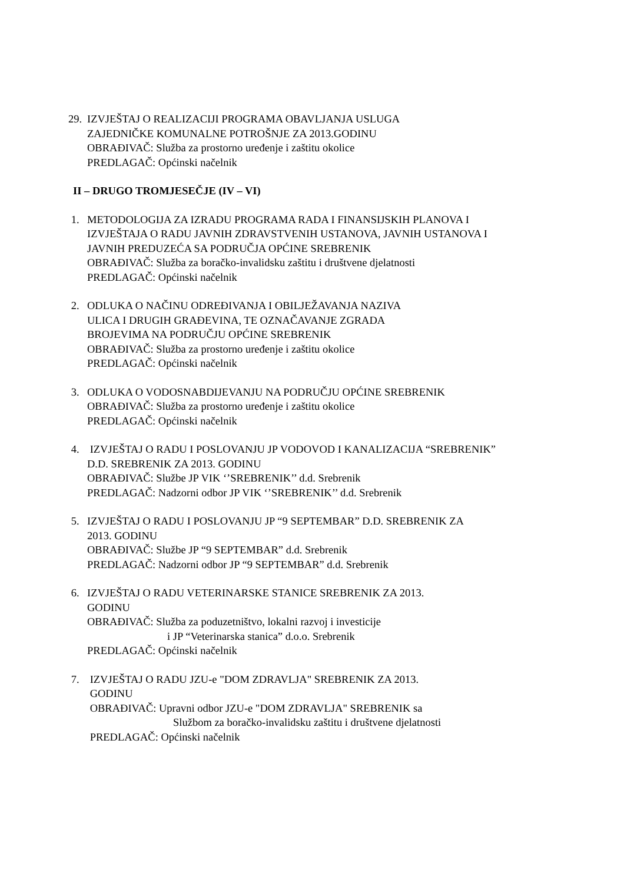29.
IZVJEŠTAJ O REALIZACIJI PROGRAMA OBAVLJANJA USLUGA
ZAJEDNIČKE KOMUNALNE POTROŠNJE ZA 2013.GODINU
OBRAĐIVAČ: Služba za prostorno uređenje i zaštitu okolice
PREDLAGAČ: Općinski načelnik
II – DRUGO TROMJESEČJE (IV – VI)
1. METODOLOGIJA ZA IZRADU PROGRAMA RADA I FINANSIJSKIH PLANOVA I
IZVJEŠTAJA O RADU JAVNIH ZDRAVSTVENIH USTANOVA, JAVNIH USTANOVA I
JAVNIH PREDUZEĆA SA PODRUČJA OPĆINE SREBRENIK
OBRAĐIVAČ: Služba za boračko-invalidsku zaštitu i društvene djelatnosti
PREDLAGAČ: Općinski načelnik
2. ODLUKA O NAČINU ODREĐIVANJA I OBILJEŽAVANJA NAZIVA
ULICA I DRUGIH GRAĐEVINA, TE OZNAČAVANJE ZGRADA
BROJEVIMA NA PODRUČJU OPĆINE SREBRENIK
OBRAĐIVAČ: Služba za prostorno uređenje i zaštitu okolice
PREDLAGAČ: Općinski načelnik
3. ODLUKA O VODOSNABDIJEVANJU NA PODRUČJU OPĆINE SREBRENIK
OBRAĐIVAČ: Služba za prostorno uređenje i zaštitu okolice
PREDLAGAČ: Općinski načelnik
4. IZVJEŠTAJ O RADU I POSLOVANJU JP VODOVOD I KANALIZACIJA “SREBRENIK”
D.D. SREBRENIK ZA 2013. GODINU
OBRAĐIVAČ: Službe JP VIK ‘’SREBRENIK’’ d.d. Srebrenik
PREDLAGAČ: Nadzorni odbor JP VIK ‘’SREBRENIK’’ d.d. Srebrenik
5. IZVJEŠTAJ O RADU I POSLOVANJU JP “9 SEPTEMBAR” D.D. SREBRENIK ZA
2013. GODINU
OBRAĐIVAČ: Službe JP “9 SEPTEMBAR” d.d. Srebrenik
PREDLAGAČ: Nadzorni odbor JP “9 SEPTEMBAR” d.d. Srebrenik
6. IZVJEŠTAJ O RADU VETERINARSKE STANICE SREBRENIK ZA 2013.
GODINU
OBRAĐIVAČ: Služba za poduzetništvo, lokalni razvoj i investicije
i JP “Veterinarska stanica” d.o.o. Srebrenik
PREDLAGAČ: Općinski načelnik
7. IZVJEŠTAJ O RADU JZU-e "DOM ZDRAVLJA" SREBRENIK ZA 2013.
GODINU
OBRAĐIVAČ: Upravni odbor JZU-e "DOM ZDRAVLJA" SREBRENIK sa
Službom za boračko-invalidsku zaštitu i društvene djelatnosti
PREDLAGAČ: Općinski načelnik